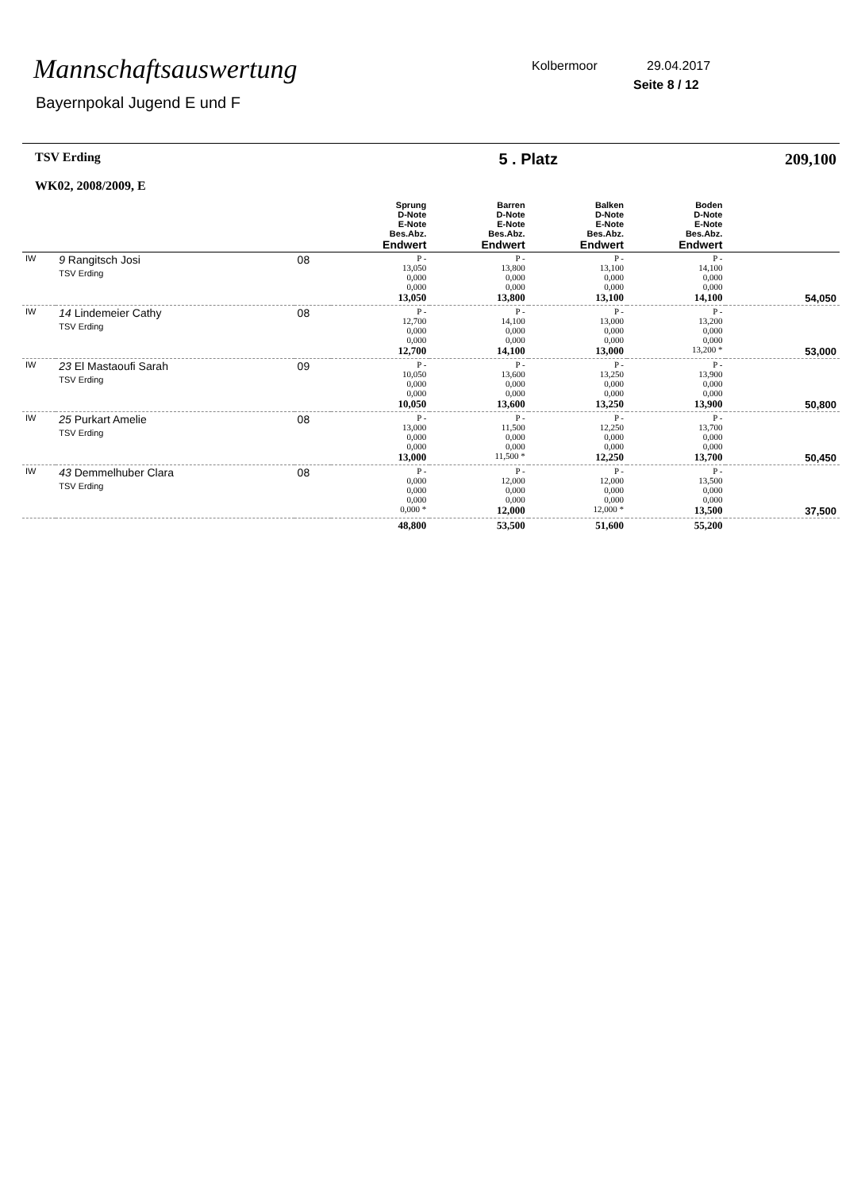Mannschaftsauswertung
Bayernpokal Jugend E und F
Kolbermoor 29.04.2017
Seite 8 / 12
| TSV Erding WK02, 2008/2009, E | | | 5 . Platz | | | | 209,100 |
| | | | Sprung D-Note E-Note Bes.Abz. Endwert | Barren D-Note E-Note Bes.Abz. Endwert | Balken D-Note E-Note Bes.Abz. Endwert | Boden D-Note E-Note Bes.Abz. Endwert | |
| IW | 9 Rangitsch Josi TSV Erding | 08 | P - 13,050 0,000 0,000 13,050 | P - 13,800 0,000 0,000 13,800 | P - 13,100 0,000 0,000 13,100 | P - 14,100 0,000 0,000 14,100 | 54,050 |
| IW | 14 Lindemeier Cathy TSV Erding | 08 | P - 12,700 0,000 0,000 12,700 | P - 14,100 0,000 0,000 14,100 | P - 13,000 0,000 0,000 13,000 | P - 13,200 0,000 0,000 13,200 * | 53,000 |
| IW | 23 El Mastaoufi Sarah TSV Erding | 09 | P - 10,050 0,000 0,000 10,050 | P - 13,600 0,000 0,000 13,600 | P - 13,250 0,000 0,000 13,250 | P - 13,900 0,000 0,000 13,900 | 50,800 |
| IW | 25 Purkart Amelie TSV Erding | 08 | P - 13,000 0,000 0,000 13,000 | P - 11,500 0,000 0,000 11,500 * | P - 12,250 0,000 0,000 12,250 | P - 13,700 0,000 0,000 13,700 | 50,450 |
| IW | 43 Demmelhuber Clara TSV Erding | 08 | P - 0,000 0,000 0,000 0,000 * | P - 12,000 0,000 0,000 12,000 | P - 12,000 0,000 0,000 12,000 * | P - 13,500 0,000 0,000 13,500 | 37,500 |
| | | | 48,800 | 53,500 | 51,600 | 55,200 | |